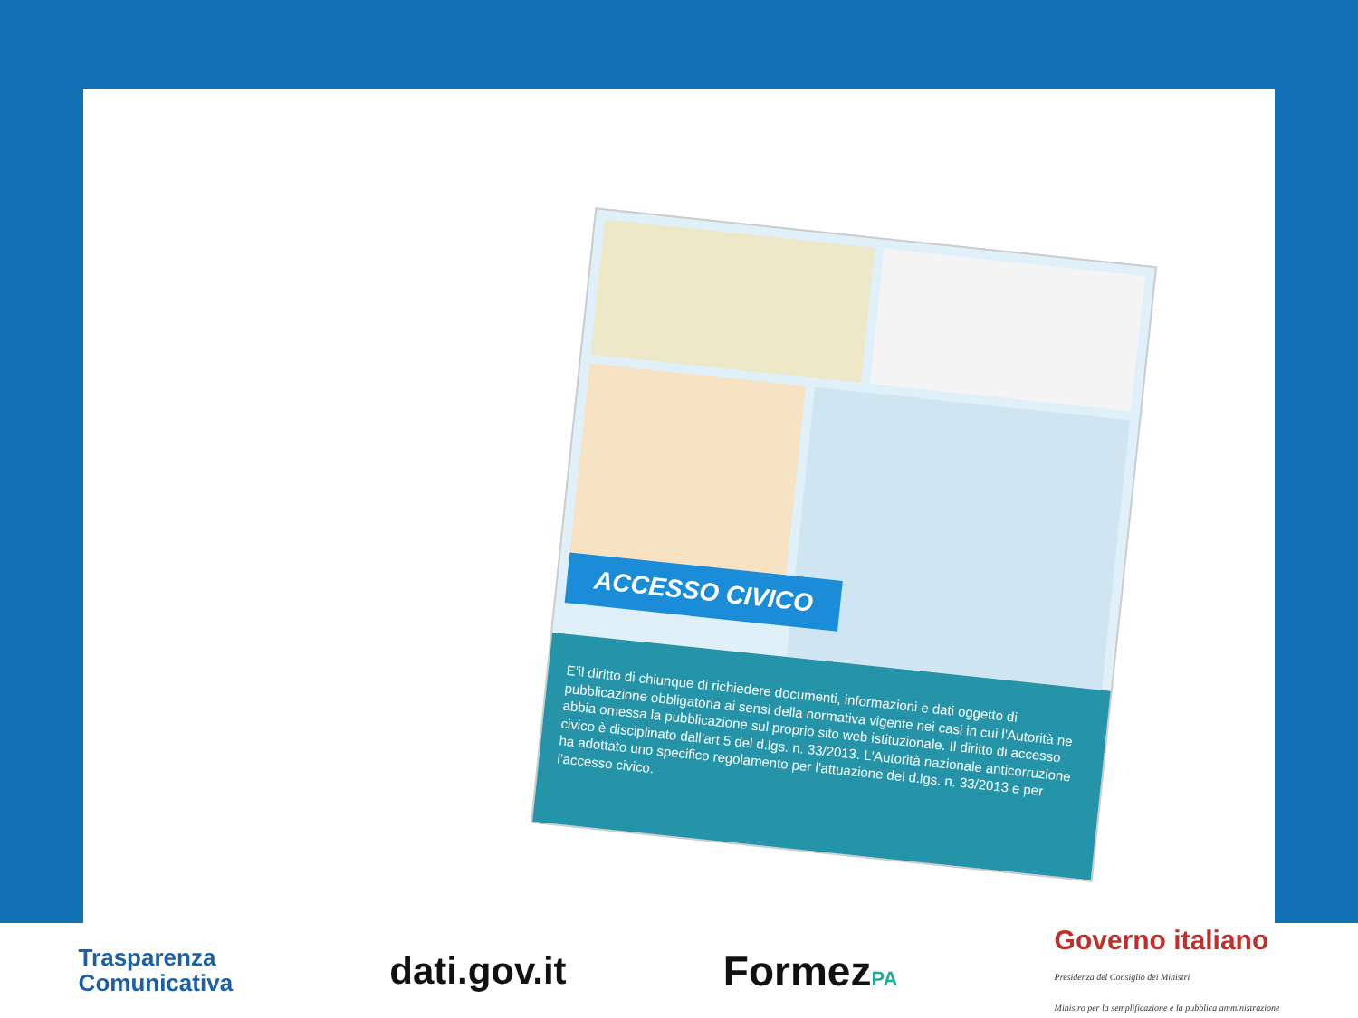ACCESSO CIVICO
E'il diritto di chiunque di richiedere documenti, informazioni e dati oggetto di pubblicazione obbligatoria ai sensi della normativa vigente nei casi in cui l'Autorità ne abbia omessa la pubblicazione sul proprio sito web istituzionale. Il diritto di accesso civico è disciplinato dall'art 5 del d.lgs. n. 33/2013. L'Autorità nazionale anticorruzione ha adottato uno specifico regolamento per l'attuazione del d.lgs. n. 33/2013 e per l'accesso civico.
Trasparenza
Comunicativa
dati.gov.it FormezPA
Governo italiano
Presidenza del Consiglio dei Ministri
Ministro per la semplificazione e la pubblica amministrazione